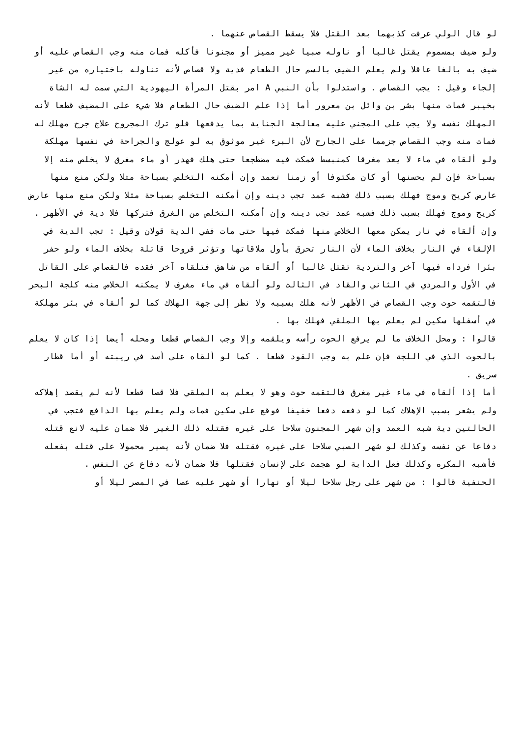لو قال الولي عرفت كذبهما بعد القتل فلا يسقط القصاص عنهما .
ولو ضيف بمسموم يقتل غالبا أو ناوله صبيا غير مميز أو مجنونا فأكله فمات منه وجب القصاص عليه أو ضيف به بالغا عاقلا ولم يعلم الضيف بالسم حال الطعام فدية ولا قصاص لأنه تناوله باختياره من غير إلجاء وقيل : يجب القصاص . واستدلوا بأن النبي A امر بقتل المرأة اليهودية التي سمت له الشاة بخيبر فمات منها بشر بن وائل بن معرور أما إذا علم الضيف حال الطعام فلا شيء على المضيف قطعا لأنه المهلك نفسه ولا يجب على المجني عليه معالجة الجناية بما يدفعها فلو ترك المجروح علاج جرح مهلك له فمات منه وجب القصاص جزمما على الجارح لأن البرء غير موثوق به لو عولج والجراحة في نفسها مهلكة ولو ألقاه في ماء لا يعد مغرقا كمنبسط فمكث فيه مضطجعا حتى هلك فهدر أو ماء مغرق لا يخلص منه إلا بسباحة فإن لم يحسنها أو كان مكتوفا أو زمنا تعمد وإن أمكنه التخلص بسباحة مثلا ولكن منع منها عارض كريح وموج فهلك بسبب ذلك فشبه عمد تجب دينه وإن أمكنه التخلص بسباحة مثلا ولكن منع منها عارض كريح وموج فهلك بسبب ذلك فشبه عمد تجب دينه وإن أمكنه التخلص من الغرق فتركها فلا دية في الأظهر .
وإن ألقاه في نار يمكن معها الخلاص منها فمكث فيها حتى مات ففي الدية قولان وقيل : تجب الدية في الإلقاء في النار بخلاف الماء لأن النار تحرق بأول ملاقاتها وتؤثر قروحا قاتلة بخلاف الماء ولو حفر بئرا فرداه فيها آخر والتردية تقتل غالبا أو ألقاه من شاهق فتلقاه آخر فقده فالقصاص على القاتل في الأول والمردي في الثاني والقاد في الثالث ولو ألقاه في ماء مغرف لا يمكنه الخلاص منه كلجة البحر فالتقمه حوت وجب القصاص في الأظهر لأنه هلك بسببه ولا نظر إلى جهة الهلاك كما لو ألقاه في بئر مهلكة في أسفلها سكين لم يعلم بها الملقي فهلك بها .
قالوا : ومحل الخلاف ما لم يرفع الحوت رأسه ويلقمه وإلا وجب القصاص قطعا ومحله أيضا إذا كان لا يعلم بالحوت الذي في اللجة فإن علم به وجب القود قطعا . كما لو ألقاه على أسد في ريبته أو أما قطار سريق .
أما إذا ألقاه في ماء غير مغرق فالتقمه حوت وهو لا يعلم به الملقي فلا قصا قطعا لأنه لم يقصد إهلاكه ولم يشعر بسبب الإهلاك كما لو دفعه دفعا خفيفا فوقع على سكين فمات ولم يعلم بها الدافع فتجب في الحالتين دية شبه العمد وإن شهر المجنون سلاحا على غيره فقتله ذلك الغير فلا ضمان عليه لانع قتله دفاعا عن نفسه وكذلك لو شهر الصبي سلاحا على غيره فقتله فلا ضمان لأنه يصير محمولا على قتله بفعله فأشبه المكره وكذلك فعل الدابة لو هجمت على لإنسان فقتلها فلا ضمان لأنه دفاع عن النفس .
الحنفية قالوا : من شهر على رجل سلاحا ليلا أو نهارا أو شهر عليه عصا في المصر ليلا أو